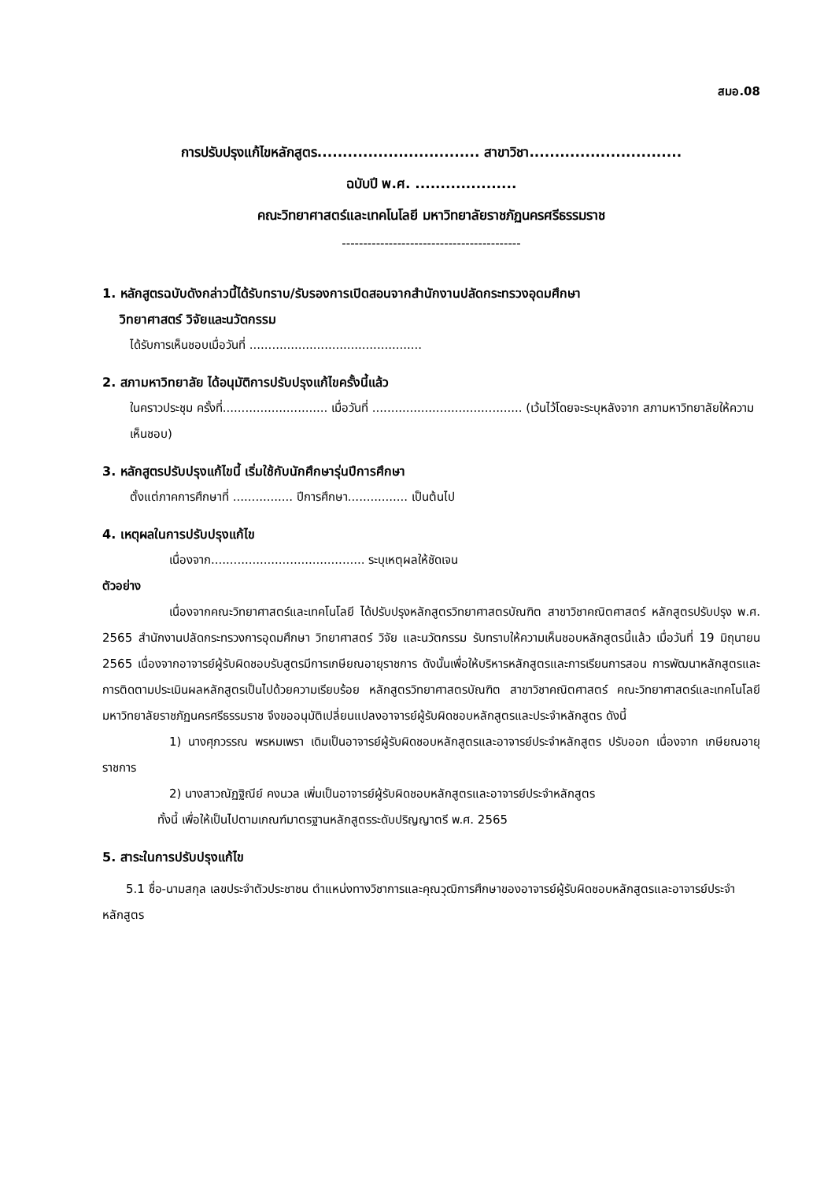สมอ.08
การปรับปรุงแก้ไขหลักสูตร................................ สาขาวิชา..............................
ฉบับปี พ.ศ. ....................
คณะวิทยาศาสตร์และเทคโนโลยี มหาวิทยาลัยราชภัฏนครศรีธรรมราช
------------------------------------------
1. หลักสูตรฉบับดังกล่าวนี้ได้รับทราบ/รับรองการเปิดสอนจากสำนักงานปลัดกระทรวงอุดมศึกษา
วิทยาศาสตร์ วิจัยและนวัตกรรม
ได้รับการเห็นชอบเมื่อวันที่ ..............................................
2. สภามหาวิทยาลัย ได้อนุมัติการปรับปรุงแก้ไขครั้งนี้แล้ว
ในคราวประชุม ครั้งที่............................ เมื่อวันที่ ........................................ (เว้นไว้โดยจะระบุหลังจาก สภามหาวิทยาลัยให้ความเห็นชอบ)
3. หลักสูตรปรับปรุงแก้ไขนี้ เริ่มใช้กับนักศึกษารุ่นปีการศึกษา
ตั้งแต่ภาคการศึกษาที่ ................ ปีการศึกษา................ เป็นต้นไป
4. เหตุผลในการปรับปรุงแก้ไข
เนื่องจาก......................................... ระบุเหตุผลให้ชัดเจน
ตัวอย่าง
เนื่องจากคณะวิทยาศาสตร์และเทคโนโลยี ได้ปรับปรุงหลักสูตรวิทยาศาสตรบัณฑิต สาขาวิชาคณิตศาสตร์ หลักสูตรปรับปรุง พ.ศ. 2565 สำนักงานปลัดกระทรวงการอุดมศึกษา วิทยาศาสตร์ วิจัย และนวัตกรรม รับทราบให้ความเห็นชอบหลักสูตรนี้แล้ว เมื่อวันที่ 19 มิถุนายน 2565 เนื่องจากอาจารย์ผู้รับผิดชอบรับสูตรมีการเกษียณอายุราชการ ดังนั้นเพื่อให้บริหารหลักสูตรและการเรียนการสอน การพัฒนาหลักสูตรและการติดตามประเมินผลหลักสูตรเป็นไปด้วยความเรียบร้อย หลักสูตรวิทยาศาสตรบัณฑิต สาขาวิชาคณิตศาสตร์ คณะวิทยาศาสตร์และเทคโนโลยี มหาวิทยาลัยราชภัฏนครศรีธรรมราช จึงขออนุมัติเปลี่ยนแปลงอาจารย์ผู้รับผิดชอบหลักสูตรและประจำหลักสูตร ดังนี้
1) นางศุภวรรณ พรหมเพรา เดิมเป็นอาจารย์ผู้รับผิดชอบหลักสูตรและอาจารย์ประจำหลักสูตร ปรับออก เนื่องจาก เกษียณอายุราชการ
2) นางสาวณัฏฐิณีย์ คงนวล เพิ่มเป็นอาจารย์ผู้รับผิดชอบหลักสูตรและอาจารย์ประจำหลักสูตร
ทั้งนี้ เพื่อให้เป็นไปตามเกณฑ์มาตรฐานหลักสูตรระดับปริญญาตรี พ.ศ. 2565
5. สาระในการปรับปรุงแก้ไข
5.1 ชื่อ-นามสกุล เลขประจำตัวประชาชน ตำแหน่งทางวิชาการและคุณวุฒิการศึกษาของอาจารย์ผู้รับผิดชอบหลักสูตรและอาจารย์ประจำหลักสูตร